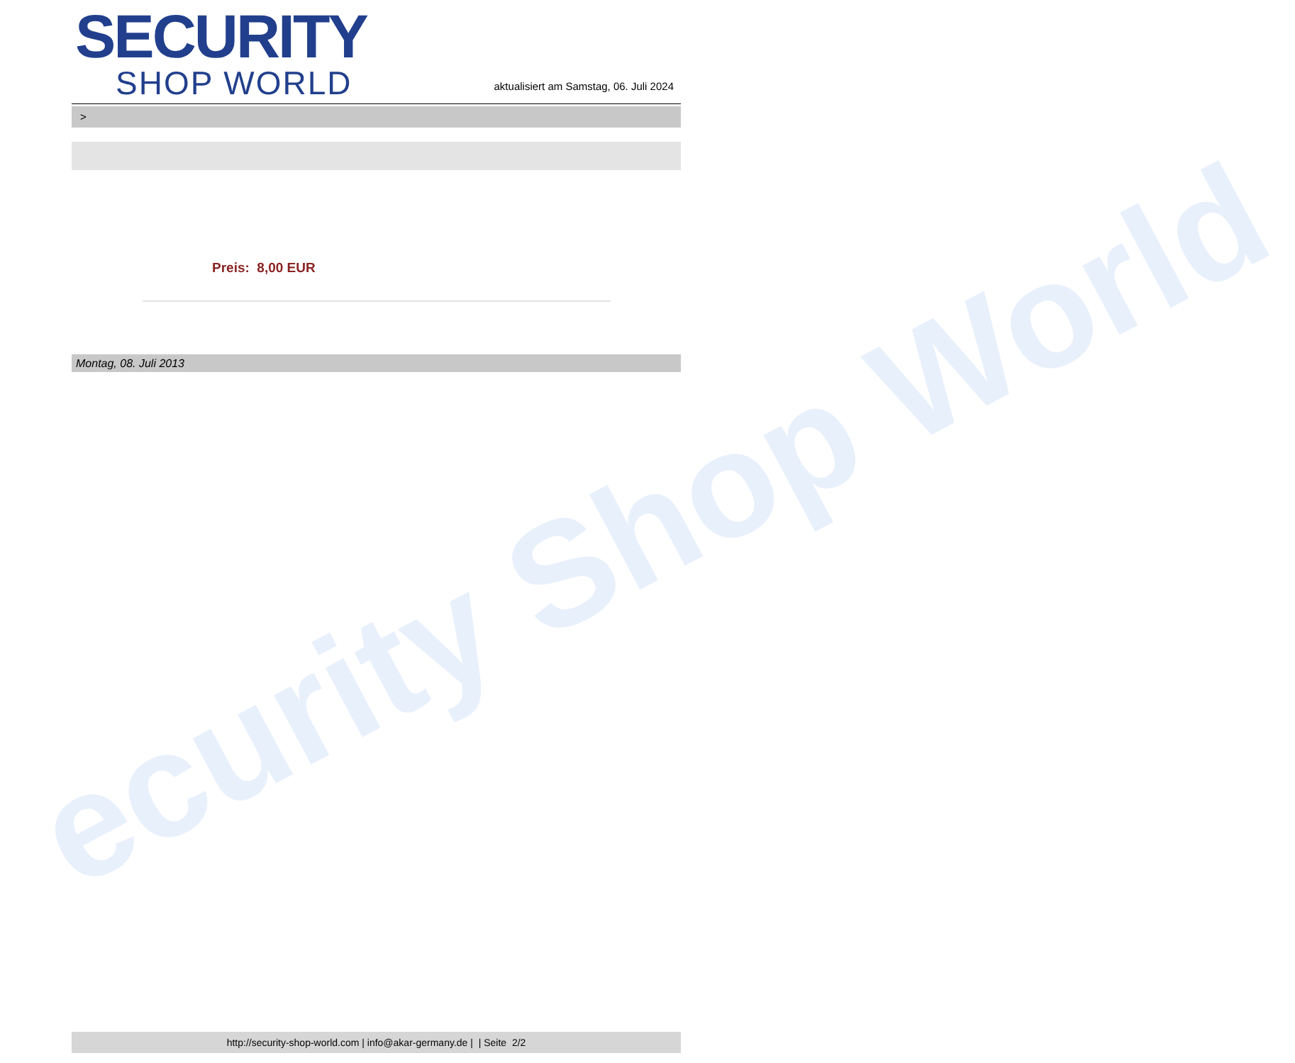ecurity Shop World
SECURITY
SHOP WORLD
aktualisiert am Samstag, 06. Juli 2024
>
Preis: 8,00 EUR
Montag, 08. Juli 2013
http://security-shop-world.com | info@akar-germany.de | | Seite 2/2